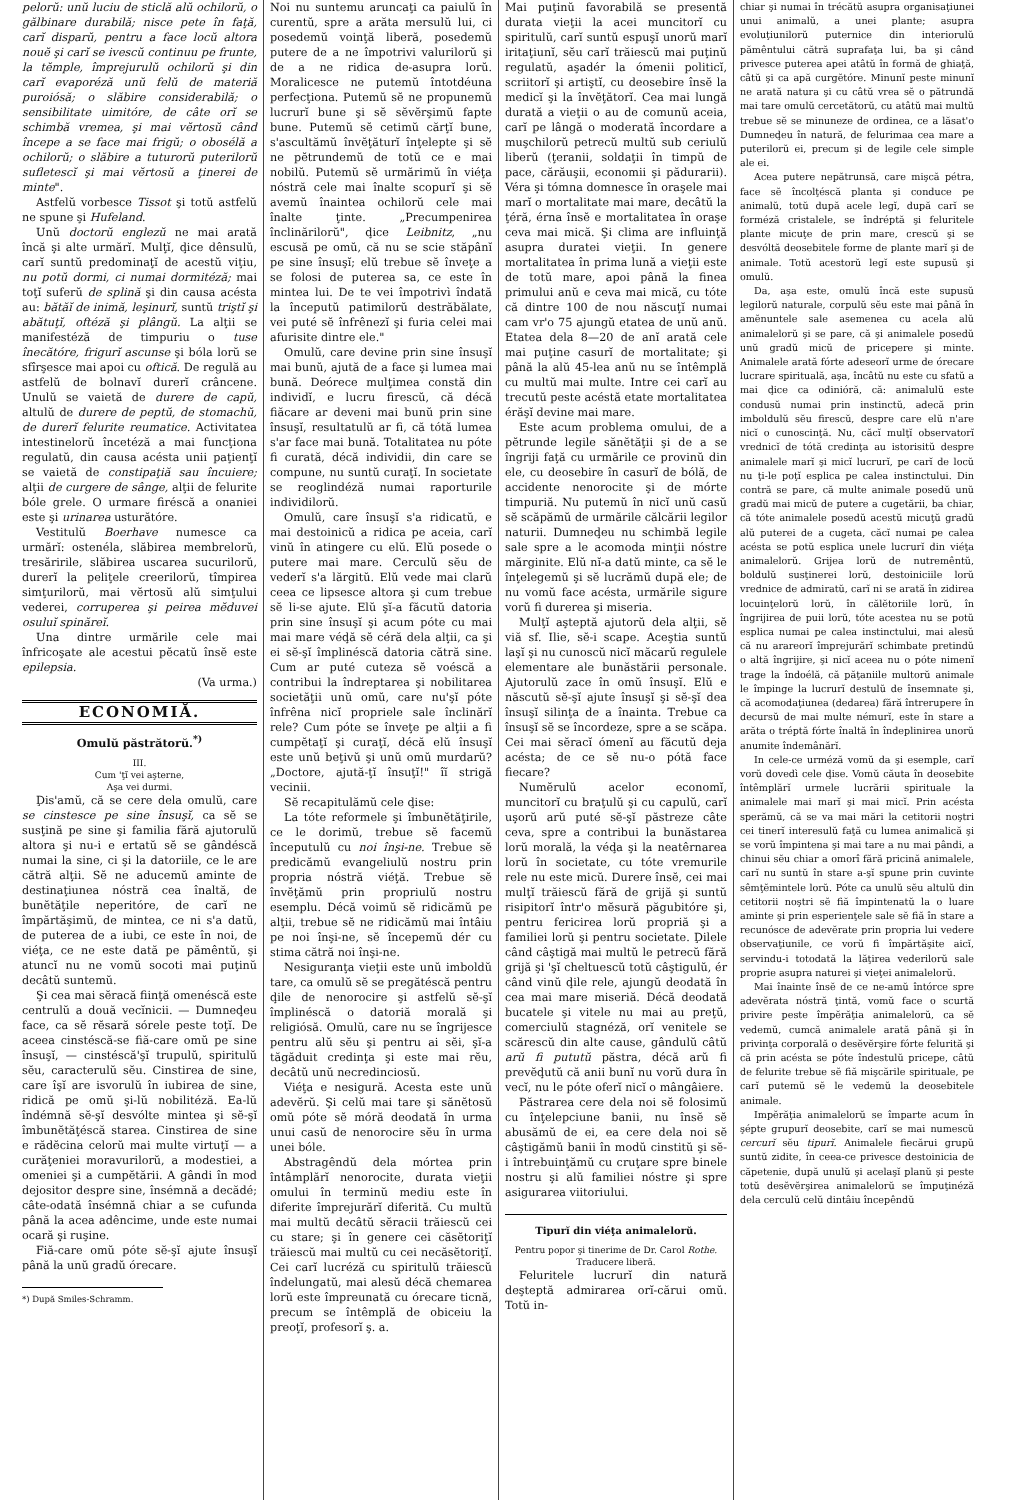pelorŭ: unŭ luciu de sticlă alŭ ochilorŭ, o gălbinare durabilă; nisce pete în faţă, carĭ disparŭ, pentru a face locŭ altora nouĕ şi carĭ se ivescŭ continuu pe frunte, la tĕmple, împrejurulŭ ochilorŭ şi din carĭ evaporéză unŭ felŭ de materiă puroiósă; o slăbire considerabilă; o sensibilitate uimitóre, de câte orĭ se schimbă vremea, şi mai vĕrtosŭ când începe a se face mai frigŭ; o obosélă a ochilorŭ; o slăbire a tuturorŭ puterilorŭ sufletescĭ şi mai vĕrtosŭ a ţinerei de minte".
Astfelŭ vorbesce Tissot şi totŭ astfelŭ ne spune şi Hufeland.
Unŭ doctorŭ englezŭ ne mai arată încă şi alte urmărĭ. Mulţĭ, ḑice dênsulŭ, carĭ suntŭ predominaţĭ de acestŭ viţiu, nu potŭ dormi, ci numai dormitéză; mai toţĭ suferŭ de splină şi din causa acésta au: bătăĭ de inimă, leşinurĭ, suntŭ triştĭ şi abătuţĭ, oftéză şi plângŭ. La alţii se manifestéză de timpuriu o tuse înecătóre, frigurĭ ascunse şi bóla lorŭ se sfîrşesce mai apoi cu oftică. De regulă au astfelŭ de bolnavĭ durerĭ crâncene. Unulŭ se vaietă de durere de capŭ, altulŭ de durere de peptŭ, de stomachŭ, de durerĭ felurite reumatice. Activitatea intestinelorŭ încetéză a mai funcţiona regulatŭ, din causa acésta unii paţienţĭ se vaietă de constipaţiă sau încuiere; alţii de curgere de sânge, alţii de felurite bóle grele. O urmare firéscă a onaniei este şi urinarea usturătóre.
Vestitulŭ Boerhave numesce ca urmărĭ: ostenéla, slăbirea membrelorŭ, tresăririle, slăbirea uscarea sucurilorŭ, durerĭ la peliţele creerilorŭ, tîmpirea simţurilorŭ, mai vĕrtosŭ alŭ simţului vederei, corruperea şi peirea mĕduvei osuluĭ spinăreĭ.
Una dintre urmările cele mai înfricoşate ale acestui pĕcatŭ însĕ este epilepsia.
(Va urma.)
ECONOMIĂ.
Omulŭ păstrătorŭ.<sup>*)</sup>
III.
Cum 'ţĭ vei aşterne,
Aşa vei durmi.
Ḑis'amŭ, că se cere dela omulŭ, care se cinstesce pe sine însuşĭ, ca sĕ se susţină pe sine şi familia fără ajutorulŭ altora şi nu-i e ertatŭ sĕ se gândéscă numai la sine, ci şi la datoriile, ce le are cătră alţii. Sĕ ne aducemŭ aminte de destinaţiunea nóstră cea înaltă, de bunĕtăţile neperitóre, de carĭ ne împărtăşimŭ, de mintea, ce ni s'a datŭ, de puterea de a iubi, ce este în noi, de viéţa, ce ne este dată pe pămêntŭ, şi atuncĭ nu ne vomŭ socoti mai puţinŭ decâtŭ suntemŭ.
Şi cea mai sĕracă fiinţă omenéscă este centrulŭ a două vecĭnicii. — Dumneḑeu face, ca sĕ rĕsară sórele peste toţĭ. De aceea cinstéscă-se fiă-care omŭ pe sine însuşĭ, — cinstéscă'şĭ trupulŭ, spiritulŭ sĕu, caracterulŭ sĕu. Cinstirea de sine, care îşĭ are isvorulŭ în iubirea de sine, ridică pe omŭ şi-lŭ nobilitéză. Ea-lŭ îndémnă sĕ-şĭ desvólte mintea şi sĕ-şĭ îmbunĕtăţéscă starea. Cinstirea de sine e rădĕcina celorŭ mai multe virtuţĭ — a curăţeniei moravurilorŭ, a modestiei, a omeniei şi a cumpĕtării. A gândi în mod dejositor despre sine, însémnă a decădé; câte-odată însémnă chiar a se cufunda până la acea adêncime, unde este numai ocară şi ruşine.
Fiă-care omŭ póte sĕ-şĭ ajute însuşĭ până la unŭ gradŭ órecare.
*) După Smiles-Schramm.
Noi nu suntemu aruncaţi ca paiulŭ în curentŭ, spre a arăta mersulŭ lui, ci posedemŭ voinţă liberă, posedemŭ putere de a ne împotrivi valurilorŭ şi de a ne ridica de-asupra lorŭ. Moralicesce ne putemŭ întotdéuna perfecţiona. Putemŭ sĕ ne propunemŭ lucrurĭ bune şi sĕ sĕvĕrşimŭ fapte bune. Putemŭ sĕ cetimŭ cărţĭ bune, s'ascultămŭ învĕţăturĭ înţelepte şi sĕ ne pĕtrundemŭ de totŭ ce e mai nobilŭ. Putemŭ sĕ urmărimŭ în viéţa nóstră cele mai înalte scopurĭ şi sĕ avemŭ înaintea ochilorŭ cele mai înalte ţinte. „Precumpenirea înclinărilorŭ", ḑice Leibnitz, „nu escusă pe omŭ, că nu se scie stăpânĭ pe sine însuşĭ; elŭ trebue sĕ înveţe a se folosi de puterea sa, ce este în mintea lui. De te vei împotrivì îndată la începutŭ patimilorŭ destrăbălate, vei puté sĕ înfrênezĭ şi furia celei mai afurisite dintre ele."
Omulŭ, care devine prin sine însuşĭ mai bunŭ, ajută de a face şi lumea mai bună. Deórece mulţimea constă din individĭ, e lucru firescŭ, că décă fiăcare ar deveni mai bunŭ prin sine însuşĭ, resultatulŭ ar fi, că tótă lumea s'ar face mai bună. Totalitatea nu póte fi curată, décă individii, din care se compune, nu suntŭ curaţĭ. In societate se reoglindéză numai raporturile individilorŭ.
Omulŭ, care însuşĭ s'a ridicatŭ, e mai destoinicŭ a ridica pe aceia, carĭ vinŭ în atingere cu elŭ. Elŭ posede o putere mai mare. Cerculŭ sĕu de vederĭ s'a lărgitŭ. Elŭ vede mai clarŭ ceea ce lipsesce altora şi cum trebue sĕ li-se ajute. Elŭ şĭ-a făcutŭ datoria prin sine însuşĭ şi acum póte cu mai mai mare véḑă sĕ céră dela alţii, ca şi ei sĕ-şĭ împlinéscă datoria cătră sine. Cum ar puté cuteza sĕ voéscă a contribui la îndreptarea şi nobilitarea societăţii unŭ omŭ, care nu'şĭ póte înfrêna nicĭ propriele sale înclinărĭ rele? Cum póte se înveţe pe alţii a fi cumpĕtaţĭ şi curaţĭ, décă elŭ însuşĭ este unŭ beţivŭ şi unŭ omŭ murdarŭ? „Doctore, ajută-ţĭ însuţĭ!" îĭ strigă vecinii.
Sĕ recapitulămŭ cele ḑise:
La tóte reformele şi îmbunĕtăţirile, ce le dorimŭ, trebue sĕ facemŭ începutulŭ cu noi înşi-ne. Trebue sĕ predicămŭ evangeliulŭ nostru prin propria nóstră viéţă. Trebue sĕ învĕţămŭ prin propriulŭ nostru esemplu. Décă voimŭ sĕ ridicămŭ pe alţii, trebue sĕ ne ridicămŭ mai întâiu pe noi înşi-ne, sĕ începemŭ dér cu stima cătră noi înşi-ne.
Nesiguranţa vieţii este unŭ imboldŭ tare, ca omulŭ sĕ se pregătéscă pentru ḑile de nenorocire şi astfelŭ sĕ-şĭ împlinéscă o datoriă morală şi religiósă. Omulŭ, care nu se îngrijesce pentru alŭ sĕu şi pentru ai sĕi, şĭ-a tăgăduit credinţa şi este mai rĕu, decâtŭ unŭ necredinciosŭ.
Viéţa e nesigură. Acesta este unŭ adevĕrŭ. Şi celŭ mai tare şi sănĕtosŭ omŭ póte sĕ móră deodată în urma unui casŭ de nenorocire sĕu în urma unei bóle.
Abstragêndŭ dela mórtea prin întâmplărĭ nenorocite, durata vieţii omului în terminŭ mediu este în diferite împrejurărĭ diferită. Cu multŭ mai multŭ decâtŭ sĕracii trăiescŭ cei cu stare; şi în genere cei căsĕtoriţĭ trăiescŭ mai multŭ cu cei necăsĕtoriţĭ. Cei carĭ lucréză cu spiritulŭ trăiescŭ îndelungatŭ, mai alesŭ décă chemarea lorŭ este împreunată cu órecare ticnă, precum se întêmplă de obiceiu la preoţĭ, profesorĭ ş. a.
Mai puţinŭ favorabilă se presentă durata vieţii la acei muncitorĭ cu spiritulŭ, carĭ suntŭ espuşĭ unorŭ marĭ iritaţiunĭ, sĕu carĭ trăiescŭ mai puţinŭ regulatŭ, aşadér la ómenii politicĭ, scriitorĭ şi artiştĭ, cu deosebire însĕ la medicĭ şi la învĕţătorĭ. Cea mai lungă durată a vieţii o au de comunŭ aceia, carĭ pe lângă o moderată încordare a muşchilorŭ petrecŭ multŭ sub ceriulŭ liberŭ (ţeranii, soldaţii în timpŭ de pace, cărăuşii, economii şi pădurarii). Véra şi tómna domnesce în oraşele mai marĭ o mortalitate mai mare, decâtŭ la ţéră, érna însĕ e mortalitatea în oraşe ceva mai mică. Şi clima are influinţă asupra duratei vieţii. In genere mortalitatea în prima lună a vieţii este de totŭ mare, apoi până la finea primului anŭ e ceva mai mică, cu tóte că dintre 100 de nou născuţĭ numai cam vr'o 75 ajungŭ etatea de unŭ anŭ. Etatea dela 8—20 de anĭ arată cele mai puţine casurĭ de mortalitate; şi până la alŭ 45-lea anŭ nu se întêmplă cu multŭ mai multe. Intre cei carĭ au trecutŭ peste acéstă etate mortalitatea érăşĭ devine mai mare.
Este acum problema omului, de a pĕtrunde legile sănĕtăţii şi de a se îngriji faţă cu urmările ce provinŭ din ele, cu deosebire în casurĭ de bólă, de accidente nenorocite şi de mórte timpuriă. Nu putemŭ în nicĭ unŭ casŭ sĕ scăpămŭ de urmările călcării legilor naturii. Dumneḑeu nu schimbă legile sale spre a le acomoda minţii nóstre mărginite. Elŭ nĭ-a datŭ minte, ca sĕ le înţelegemŭ şi sĕ lucrămŭ după ele; de nu vomŭ face acésta, urmările sigure vorŭ fi durerea şi miseria.
Mulţĭ aşteptă ajutorŭ dela alţii, sĕ viă sf. Ilie, sĕ-i scape. Aceştia suntŭ laşĭ şi nu cunoscŭ nicĭ măcarŭ regulele elementare ale bunăstării personale. Ajutorulŭ zace în omŭ însuşĭ. Elŭ e născutŭ sĕ-şĭ ajute însuşĭ şi sĕ-şĭ dea însuşĭ silinţa de a înainta. Trebue ca însuşĭ sĕ se încordeze, spre a se scăpa. Cei mai sĕracĭ ómenĭ au făcutŭ deja acésta; de ce sĕ nu-o pótă face fiecare?
Numĕrulŭ acelor economĭ, muncitorĭ cu braţulŭ şi cu capulŭ, carĭ uşorŭ arŭ puté sĕ-şĭ păstreze câte ceva, spre a contribui la bunăstarea lorŭ morală, la véḑa şi la neatêrnarea lorŭ în societate, cu tóte vremurile rele nu este micŭ. Durere însĕ, cei mai mulţĭ trăiescŭ fără de grijă şi suntŭ risipitorĭ într'o mĕsură păgubitóre şi, pentru fericirea lorŭ propriă şi a familiei lorŭ şi pentru societate. Ḑilele când câştigă mai multŭ le petrecŭ fără grijă şi 'şĭ cheltuescŭ totŭ câştigulŭ, ér când vinŭ ḑile rele, ajungŭ deodată în cea mai mare miseriă. Décă deodată bucatele şi vitele nu mai au preţŭ, comerciulŭ stagnéză, orĭ venitele se scărescŭ din alte cause, gândulŭ câtŭ arŭ fi pututŭ păstra, décă arŭ fi prevĕḑutŭ că anii bunĭ nu vorŭ dura în vecĭ, nu le póte oferĭ nicĭ o mângâiere.
Păstrarea cere dela noi sĕ folosimŭ cu înţelepciune banii, nu însĕ sĕ abusămŭ de ei, ea cere dela noi sĕ câştigămŭ banii în modŭ cinstitŭ şi sĕ-i întrebuinţămŭ cu cruţare spre binele nostru şi alŭ familiei nóstre şi spre asigurarea viitoriului.
Tipurĭ din viéţa animalelorŭ.
Pentru popor şi tinerime de Dr. Carol Rothe.
Traducere liberă.
Feluritele lucrurĭ din natură deşteptă admirarea orĭ-cărui omŭ. Totŭ in-
chiar şi numai în trécătŭ asupra organisaţiunei unui animalŭ, a unei plante; asupra evoluţiunilorŭ puternice din interiorulŭ pămêntului cătră suprafaţa lui, ba şi când privesce puterea apei atâtŭ în formă de ghiaţă, câtŭ şi ca apă curgĕtóre. Minunĭ peste minunĭ ne arată natura şi cu câtŭ vrea sĕ o pătrundă mai tare omulŭ cercetătorŭ, cu atâtŭ mai multŭ trebue sĕ se minuneze de ordinea, ce a lăsat'o Dumneḑeu în natură, de felurimaa cea mare a puterilorŭ ei, precum şi de legile cele simple ale ei.
Acea putere nepătrunsă, care mişcă pétra, face sĕ încolţéscă planta şi conduce pe animalŭ, totŭ după acele legĭ, după carĭ se forméză cristalele, se îndréptă şi feluritele plante micuţe de prin mare, crescŭ şi se desvóltă deosebitele forme de plante marĭ şi de animale. Totŭ acestorŭ legĭ este supusŭ şi omulŭ.
Da, aşa este, omulŭ încă este supusŭ legilorŭ naturale, corpulŭ sĕu este mai până în amĕnuntele sale asemenea cu acela alŭ animalelorŭ şi se pare, că şi animalele posedŭ unŭ gradŭ micŭ de pricepere şi minte. Animalele arată fórte adeseorĭ urme de órecare lucrare spirituală, aşa, încâtŭ nu este cu sfatŭ a mai ḑice ca odinióră, că: animalulŭ este condusŭ numai prin instinctŭ, adecă prin imboldulŭ sĕu firescŭ, despre care elŭ n'are nicĭ o cunoscinţă. Nu, căcĭ mulţĭ observatorĭ vrednicĭ de tótă credinţa au istorisitŭ despre animalele marĭ şi micĭ lucrurĭ, pe carĭ de locŭ nu ţi-le poţĭ esplica pe calea instinctului. Din contră se pare, că multe animale posedŭ unŭ gradŭ mai micŭ de putere a cugetării, ba chiar, că tóte animalele posedŭ acestŭ micuţŭ gradŭ alŭ puterei de a cugeta, căcĭ numai pe calea acésta se potŭ esplica unele lucrurĭ din viéţa animalelorŭ. Grijea lorŭ de nutremêntŭ, boldulŭ susţinerei lorŭ, destoiniciile lorŭ vrednice de admiratŭ, carĭ ni se arată în zidirea locuinţelorŭ lorŭ, în călĕtoriile lorŭ, în îngrijirea de puii lorŭ, tóte acestea nu se potŭ esplica numai pe calea instinctului, mai alesŭ că nu arareorĭ împrejurărĭ schimbate pretindŭ o altă îngrijire, şi nicĭ aceea nu o póte nimenĭ trage la îndoélă, că păţaniile multorŭ animale le împinge la lucrurĭ destulŭ de însemnate şi, că acomodaţiunea (dedarea) fără întrerupere în decursŭ de mai multe némurĭ, este în stare a arăta o tréptă fórte înaltă în îndeplinirea unorŭ anumite îndemânărĭ.
In cele-ce urméză vomŭ da şi esemple, carĭ vorŭ dovedì cele ḑise. Vomŭ căuta în deosebite întêmplărĭ urmele lucrării spirituale la animalele mai marĭ şi mai micĭ. Prin acésta sperămŭ, că se va mai mări la cetitorii noştri cei tinerĭ interesulŭ faţă cu lumea animalică şi se vorŭ împintena şi mai tare a nu mai pândi, a chinui sĕu chiar a omorî fără pricină animalele, carĭ nu suntŭ în stare a-şĭ spune prin cuvinte sêmţĕmintele lorŭ. Póte ca unulŭ sĕu altulŭ din cetitorii noştri sĕ fiă împintenatŭ la o luare aminte şi prin esperienţele sale sĕ fiă în stare a recunósce de adevĕrate prin propria lui vedere observaţiunile, ce vorŭ fi împărtăşite aicĭ, servindu-i totodată la lăţirea vederilorŭ sale proprie asupra naturei şi vieţei animalelorŭ.
Mai înainte însĕ de ce ne-amŭ întórce spre adevĕrata nóstră ţintă, vomŭ face o scurtă privire peste împĕrăţia animalelorŭ, ca sĕ vedemŭ, cumcă animalele arată până şi în privinţa corporală o desĕvĕrşire fórte felurită şi că prin acésta se póte îndestulŭ pricepe, câtŭ de felurite trebue sĕ fiă mişcările spirituale, pe carĭ putemŭ sĕ le vedemŭ la deosebitele animale.
Impĕrăţia animalelorŭ se împarte acum în şépte grupurĭ deosebite, carĭ se mai numescŭ cercurĭ sĕu tipurĭ. Animalele fiecărui grupŭ suntŭ zidite, în ceea-ce privesce destoinicia de căpetenie, după unulŭ şi acelaşĭ planŭ şi peste totŭ desĕvĕrşirea animalelorŭ se împuţinéză dela cerculŭ celŭ dintâiu începêndŭ